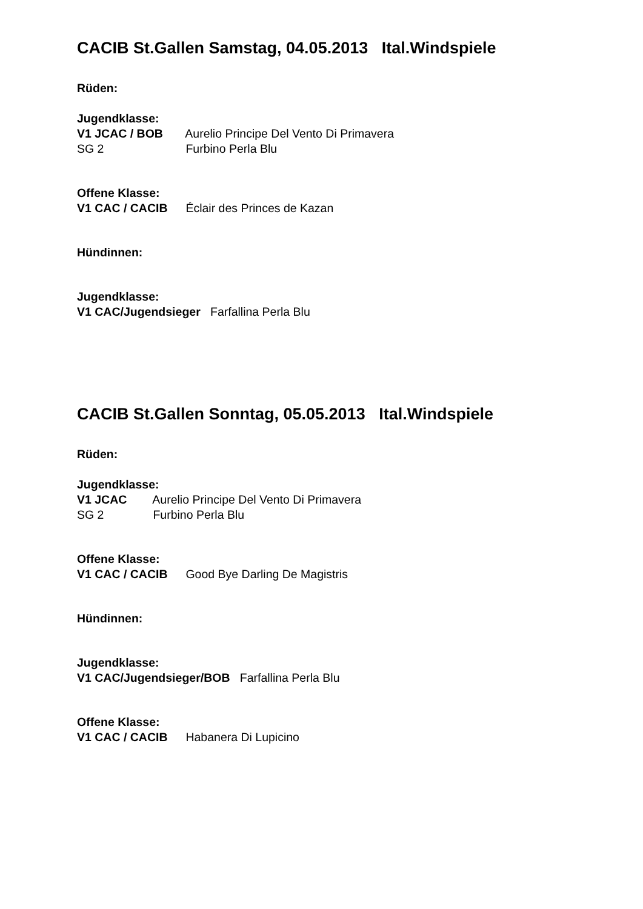CACIB St.Gallen Samstag, 04.05.2013 Ital.Windspiele
Rüden:
Jugendklasse:
V1 JCAC / BOB Aurelio Principe Del Vento Di Primavera
SG 2 Furbino Perla Blu
Offene Klasse:
V1 CAC / CACIB Éclair des Princes de Kazan
Hündinnen:
Jugendklasse:
V1 CAC/Jugendsieger Farfallina Perla Blu
CACIB St.Gallen Sonntag, 05.05.2013 Ital.Windspiele
Rüden:
Jugendklasse:
V1 JCAC Aurelio Principe Del Vento Di Primavera
SG 2 Furbino Perla Blu
Offene Klasse:
V1 CAC / CACIB Good Bye Darling De Magistris
Hündinnen:
Jugendklasse:
V1 CAC/Jugendsieger/BOB Farfallina Perla Blu
Offene Klasse:
V1 CAC / CACIB Habanera Di Lupicino